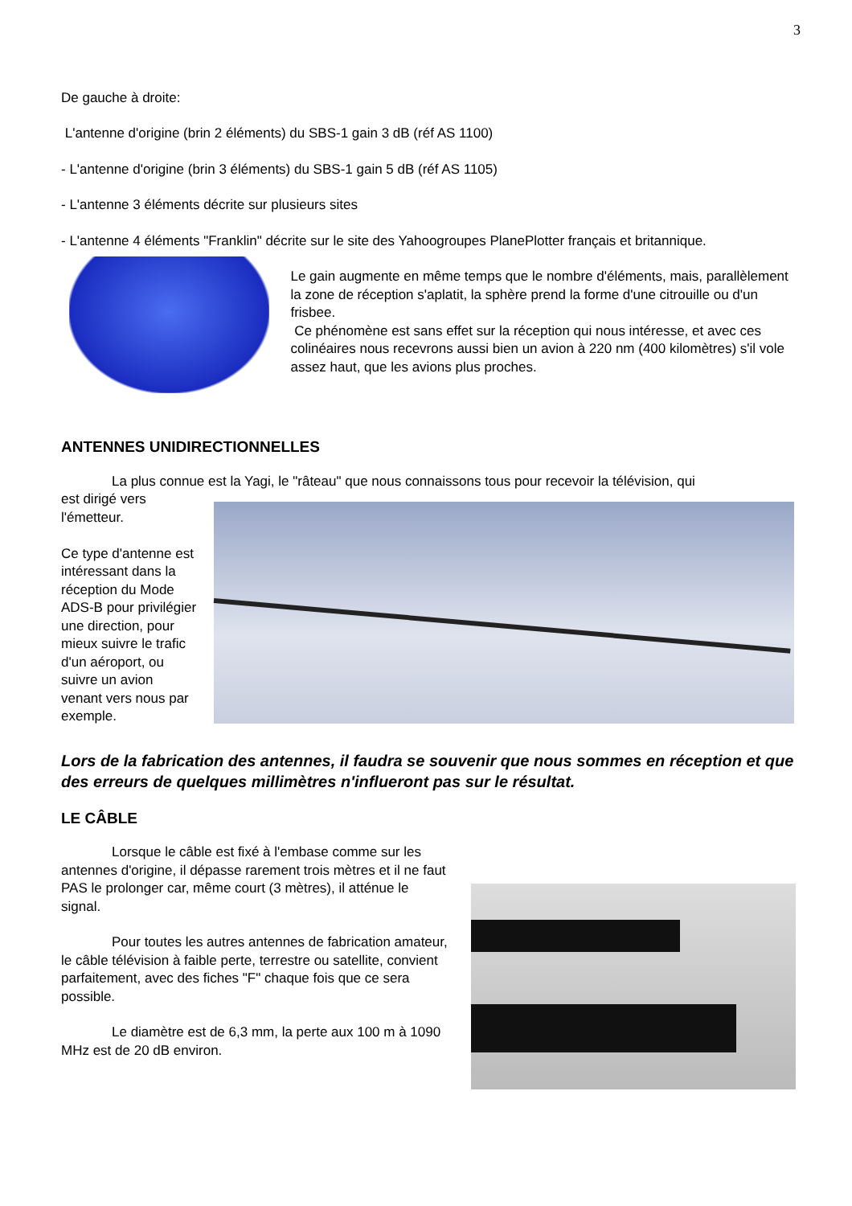3
De gauche à droite:
L'antenne d'origine (brin 2 éléments) du SBS-1 gain 3 dB (réf AS 1100)
- L'antenne d'origine (brin 3 éléments) du SBS-1 gain 5 dB (réf AS 1105)
- L'antenne 3 éléments décrite sur plusieurs sites
- L'antenne 4 éléments "Franklin" décrite sur le site des Yahoogroupes PlanePlotter français et britannique.
Le gain augmente en même temps que le nombre d'éléments, mais, parallèlement la zone de réception s'aplatit, la sphère prend la forme d'une citrouille ou d'un frisbee.
Ce phénomène est sans effet sur la réception qui nous intéresse, et avec ces colinéaires nous recevrons aussi bien un avion à 220 nm (400 kilomètres) s'il vole assez haut, que les avions plus proches.
ANTENNES UNIDIRECTIONNELLES
La plus connue est la Yagi, le "râteau" que nous connaissons tous pour recevoir la télévision, qui
est dirigé vers l'émetteur.
Ce type d'antenne est intéressant dans la réception du Mode ADS-B pour privilégier une direction, pour mieux suivre le trafic d'un aéroport, ou suivre un avion venant vers nous par exemple.
Lors de la fabrication des antennes, il faudra se souvenir que nous sommes en réception et que des erreurs de quelques millimètres n'influeront pas sur le résultat.
LE CÂBLE
Lorsque le câble est fixé à l'embase comme sur les antennes d'origine, il dépasse rarement trois mètres et il ne faut PAS le prolonger car, même court (3 mètres), il atténue le signal.
Pour toutes les autres antennes de fabrication amateur, le câble télévision à faible perte, terrestre ou satellite, convient parfaitement, avec des fiches "F" chaque fois que ce sera possible.
Le diamètre est de 6,3 mm, la perte aux 100 m à 1090 MHz est de 20 dB environ.